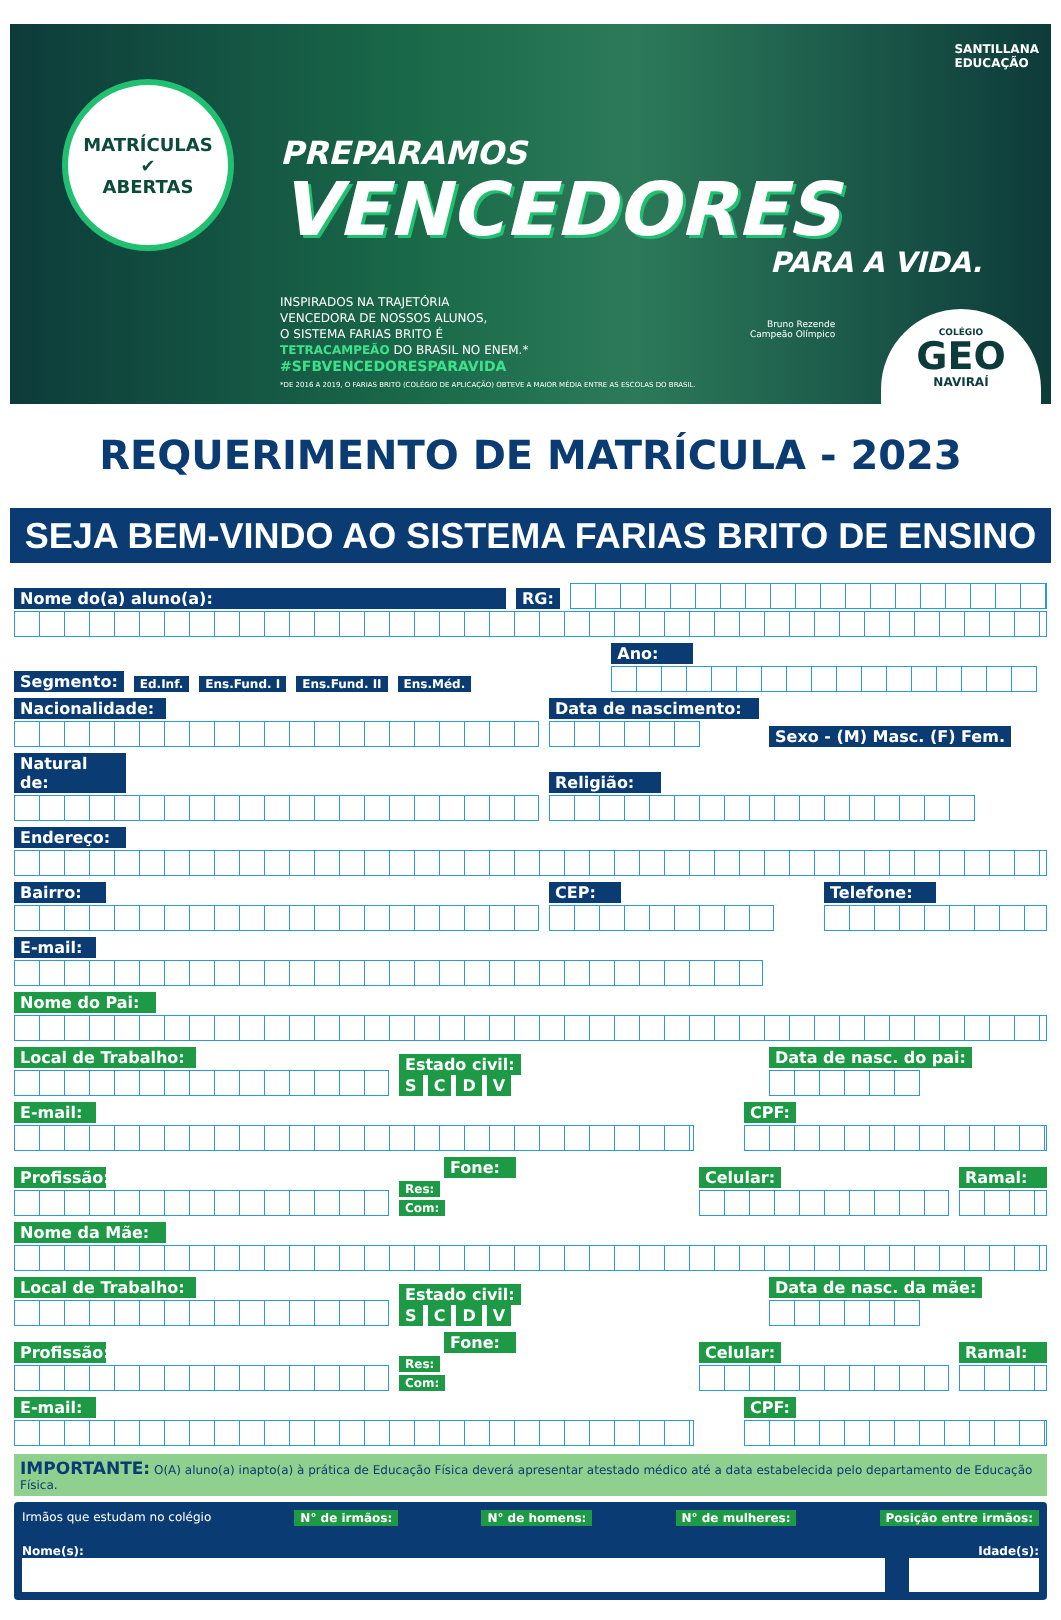MATRÍCULAS
✔
ABERTAS
SANTILLANA
EDUCAÇÃO
PREPARAMOS
VENCEDORES
PARA A VIDA.
INSPIRADOS NA TRAJETÓRIA
VENCEDORA DE NOSSOS ALUNOS,
O SISTEMA FARIAS BRITO É
TETRACAMPEÃO DO BRASIL NO ENEM.*
#SFBVENCEDORESPARAVIDA
*DE 2016 A 2019, O FARIAS BRITO (COLÉGIO DE APLICAÇÃO) OBTEVE A MAIOR MÉDIA ENTRE AS ESCOLAS DO BRASIL.
Bruno Rezende
Campeão Olímpico
COLÉGIO
GEO
NAVIRAÍ
REQUERIMENTO DE MATRÍCULA - 2023
SEJA BEM-VINDO AO SISTEMA FARIAS BRITO DE ENSINO
Nome do(a) aluno(a): RG:
Segmento: Ed.Inf. Ens.Fund. I Ens.Fund. II Ens.Méd.
Ano:
Nacionalidade:
Data de nascimento:
Sexo - (M) Masc. (F) Fem.
Natural de:
Religião:
Endereço:
Bairro:
CEP:
Telefone:
E-mail:
Nome do Pai:
Local de Trabalho:
Estado civil:
S C D V
Data de nasc. do pai:
E-mail:
CPF:
Profissão:
Fone:
Res:
Com:
Celular:
Ramal:
Nome da Mãe:
Local de Trabalho:
Estado civil:
S C D V
Data de nasc. da mãe:
Profissão:
Fone:
Res:
Com:
Celular:
Ramal:
E-mail:
CPF:
IMPORTANTE: O(A) aluno(a) inapto(a) à prática de Educação Física deverá apresentar atestado médico até a data estabelecida pelo departamento de Educação Física.
Irmãos que estudam no colégio N° de irmãos: N° de homens: N° de mulheres: Posição entre irmãos:
Nome(s): Idade(s):